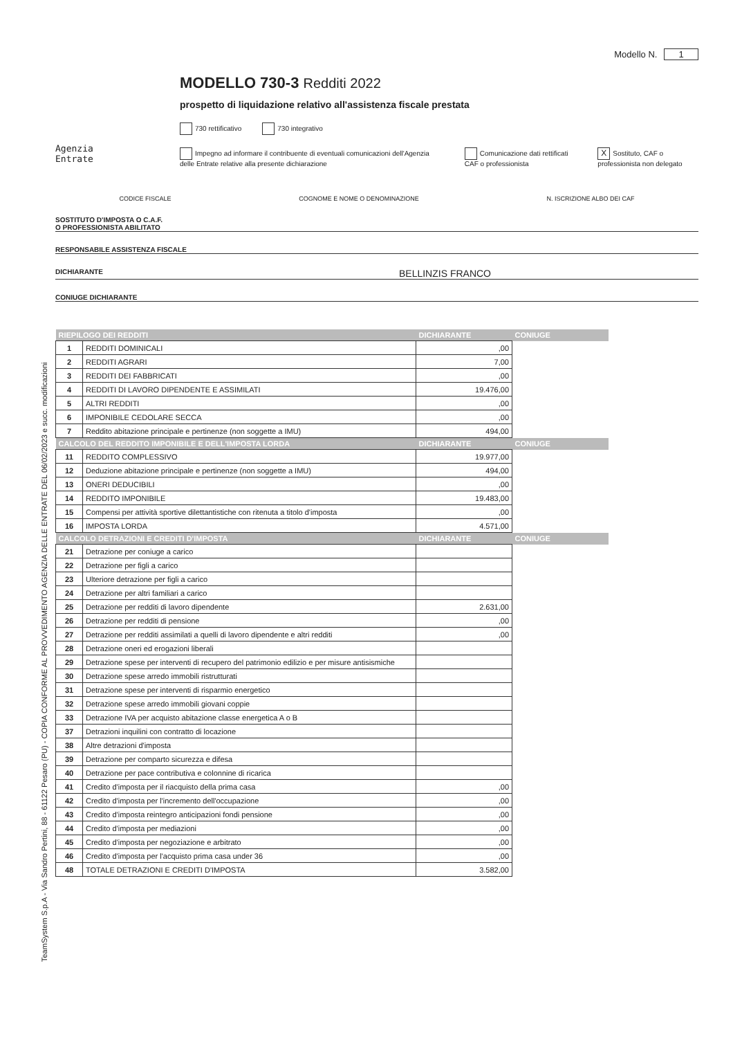TeamSystem S.p.A - Via Sandro Pertini, 88 - 61122 Pesaro (PU) - COPIA CONFORME AL PROVVEDIMENTO AGENZIA DELLE ENTRATE DEL 06/02/2023 e succ. modificazioni
Modello N. 1
Agenzia
Entrate
MODELLO 730-3 Redditi 2022
prospetto di liquidazione relativo all'assistenza fiscale prestata
730 rettificativo 730 integrativo
Impegno ad informare il contribuente di eventuali comunicazioni dell'Agenzia delle Entrate relative alla presente dichiarazione Comunicazione dati rettificati CAF o professionista X Sostituto, CAF o professionista non delegato
CODICE FISCALE COGNOME E NOME O DENOMINAZIONE N. ISCRIZIONE ALBO DEI CAF
SOSTITUTO D'IMPOSTA O C.A.F.
O PROFESSIONISTA ABILITATO
RESPONSABILE ASSISTENZA FISCALE
DICHIARANTE BELLINZIS FRANCO
CONIUGE DICHIARANTE
| RIEPILOGO DEI REDDITI | | DICHIARANTE | CONIUGE |
| --- | --- | --- | --- |
| 1 | REDDITI DOMINICALI | ,00 | |
| 2 | REDDITI AGRARI | 7,00 | |
| 3 | REDDITI DEI FABBRICATI | ,00 | |
| 4 | REDDITI DI LAVORO DIPENDENTE E ASSIMILATI | 19.476,00 | |
| 5 | ALTRI REDDITI | ,00 | |
| 6 | IMPONIBILE CEDOLARE SECCA | ,00 | |
| 7 | Reddito abitazione principale e pertinenze (non soggette a IMU) | 494,00 | |
| CALCOLO DEL REDDITO IMPONIBILE E DELL'IMPOSTA LORDA | | DICHIARANTE | CONIUGE |
| 11 | REDDITO COMPLESSIVO | 19.977,00 | |
| 12 | Deduzione abitazione principale e pertinenze (non soggette a IMU) | 494,00 | |
| 13 | ONERI DEDUCIBILI | ,00 | |
| 14 | REDDITO IMPONIBILE | 19.483,00 | |
| 15 | Compensi per attività sportive dilettantistiche con ritenuta a titolo d'imposta | ,00 | |
| 16 | IMPOSTA LORDA | 4.571,00 | |
| CALCOLO DETRAZIONI E CREDITI D'IMPOSTA | | DICHIARANTE | CONIUGE |
| 21 | Detrazione per coniuge a carico | | |
| 22 | Detrazione per figli a carico | | |
| 23 | Ulteriore detrazione per figli a carico | | |
| 24 | Detrazione per altri familiari a carico | | |
| 25 | Detrazione per redditi di lavoro dipendente | 2.631,00 | |
| 26 | Detrazione per redditi di pensione | ,00 | |
| 27 | Detrazione per redditi assimilati a quelli di lavoro dipendente e altri redditi | ,00 | |
| 28 | Detrazione oneri ed erogazioni liberali | | |
| 29 | Detrazione spese per interventi di recupero del patrimonio edilizio e per misure antisismiche | | |
| 30 | Detrazione spese arredo immobili ristrutturati | | |
| 31 | Detrazione spese per interventi di risparmio energetico | | |
| 32 | Detrazione spese arredo immobili giovani coppie | | |
| 33 | Detrazione IVA per acquisto abitazione classe energetica A o B | | |
| 37 | Detrazioni inquilini con contratto di locazione | | |
| 38 | Altre detrazioni d'imposta | | |
| 39 | Detrazione per comparto sicurezza e difesa | | |
| 40 | Detrazione per pace contributiva e colonnine di ricarica | | |
| 41 | Credito d'imposta per il riacquisto della prima casa | ,00 | |
| 42 | Credito d'imposta per l'incremento dell'occupazione | ,00 | |
| 43 | Credito d'imposta reintegro anticipazioni fondi pensione | ,00 | |
| 44 | Credito d'imposta per mediazioni | ,00 | |
| 45 | Credito d'imposta per negoziazione e arbitrato | ,00 | |
| 46 | Credito d'imposta per l'acquisto prima casa under 36 | ,00 | |
| 48 | TOTALE DETRAZIONI E CREDITI D'IMPOSTA | 3.582,00 | |